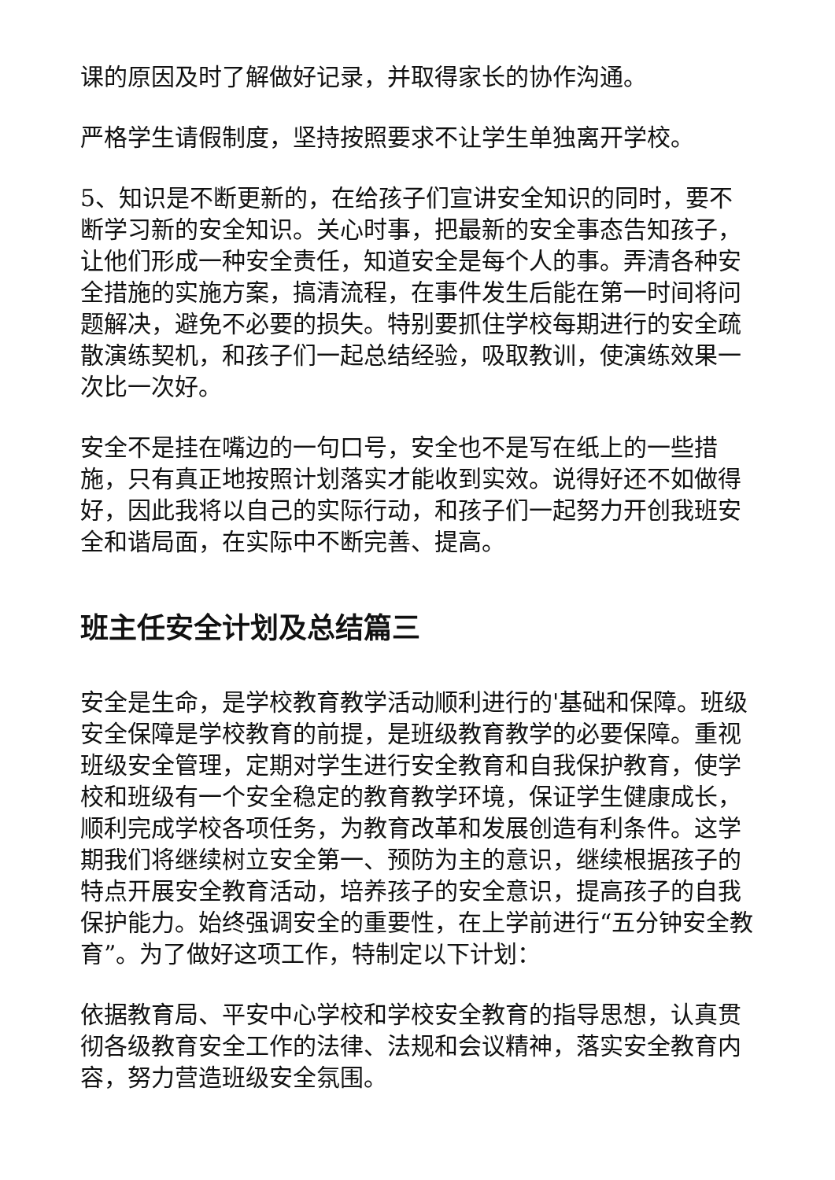课的原因及时了解做好记录，并取得家长的协作沟通。
严格学生请假制度，坚持按照要求不让学生单独离开学校。
5、知识是不断更新的，在给孩子们宣讲安全知识的同时，要不断学习新的安全知识。关心时事，把最新的安全事态告知孩子，让他们形成一种安全责任，知道安全是每个人的事。弄清各种安全措施的实施方案，搞清流程，在事件发生后能在第一时间将问题解决，避免不必要的损失。特别要抓住学校每期进行的安全疏散演练契机，和孩子们一起总结经验，吸取教训，使演练效果一次比一次好。
安全不是挂在嘴边的一句口号，安全也不是写在纸上的一些措施，只有真正地按照计划落实才能收到实效。说得好还不如做得好，因此我将以自己的实际行动，和孩子们一起努力开创我班安全和谐局面，在实际中不断完善、提高。
班主任安全计划及总结篇三
安全是生命，是学校教育教学活动顺利进行的'基础和保障。班级安全保障是学校教育的前提，是班级教育教学的必要保障。重视班级安全管理，定期对学生进行安全教育和自我保护教育，使学校和班级有一个安全稳定的教育教学环境，保证学生健康成长，顺利完成学校各项任务，为教育改革和发展创造有利条件。这学期我们将继续树立安全第一、预防为主的意识，继续根据孩子的特点开展安全教育活动，培养孩子的安全意识，提高孩子的自我保护能力。始终强调安全的重要性，在上学前进行“五分钟安全教育”。为了做好这项工作，特制定以下计划：
依据教育局、平安中心学校和学校安全教育的指导思想，认真贯彻各级教育安全工作的法律、法规和会议精神，落实安全教育内容，努力营造班级安全氛围。